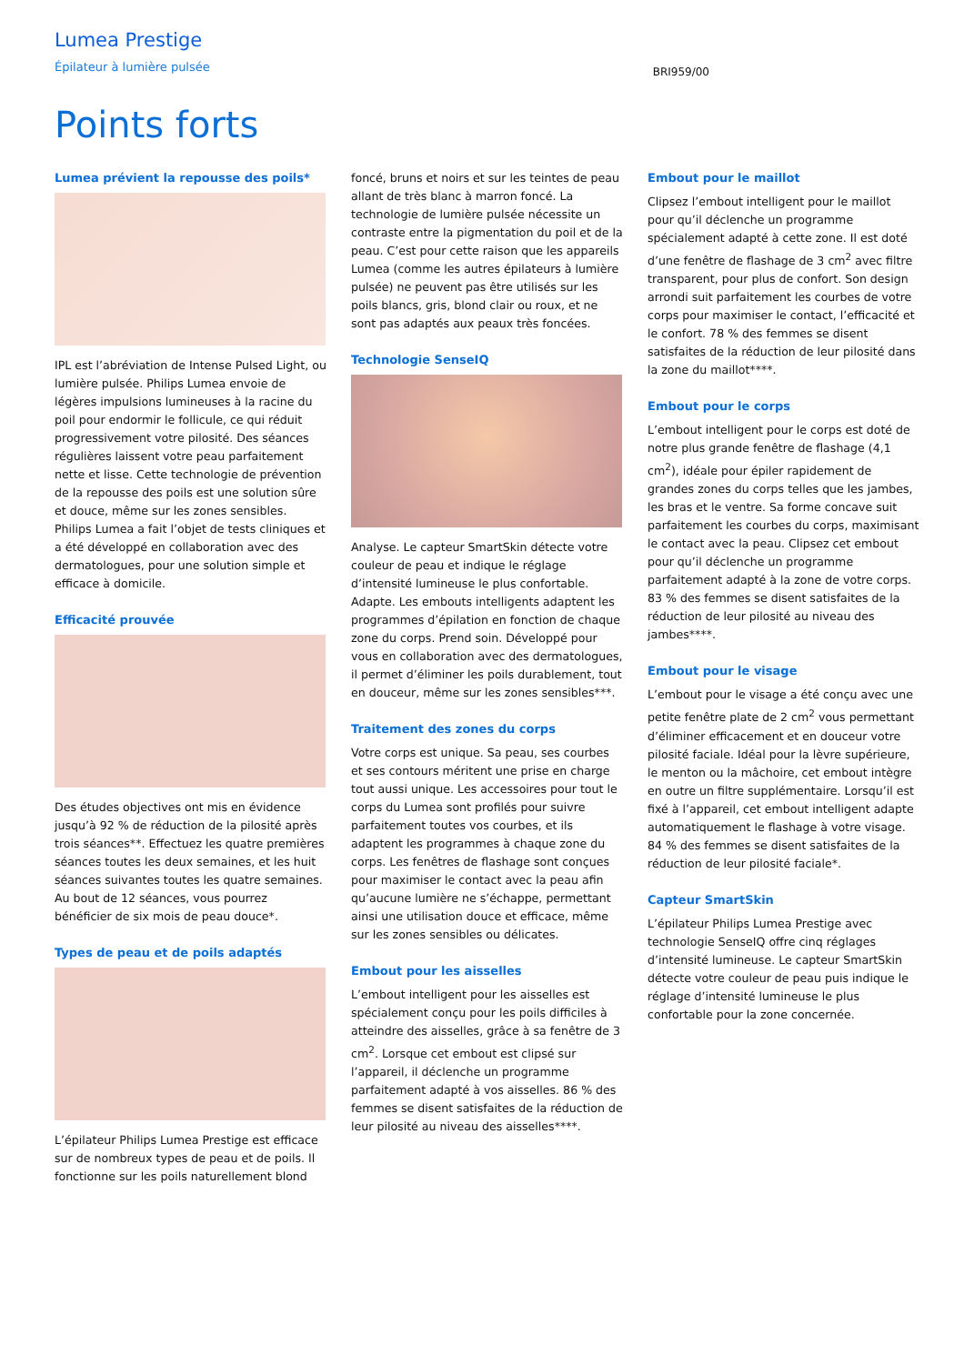Lumea Prestige
Épilateur à lumière pulsée
BRI959/00
Points forts
Lumea prévient la repousse des poils*
IPL est l’abréviation de Intense Pulsed Light, ou lumière pulsée. Philips Lumea envoie de légères impulsions lumineuses à la racine du poil pour endormir le follicule, ce qui réduit progressivement votre pilosité. Des séances régulières laissent votre peau parfaitement nette et lisse. Cette technologie de prévention de la repousse des poils est une solution sûre et douce, même sur les zones sensibles. Philips Lumea a fait l’objet de tests cliniques et a été développé en collaboration avec des dermatologues, pour une solution simple et efficace à domicile.
Efficacité prouvée
Des études objectives ont mis en évidence jusqu’à 92 % de réduction de la pilosité après trois séances**. Effectuez les quatre premières séances toutes les deux semaines, et les huit séances suivantes toutes les quatre semaines. Au bout de 12 séances, vous pourrez bénéficier de six mois de peau douce*.
Types de peau et de poils adaptés
L’épilateur Philips Lumea Prestige est efficace sur de nombreux types de peau et de poils. Il fonctionne sur les poils naturellement blond
foncé, bruns et noirs et sur les teintes de peau allant de très blanc à marron foncé. La technologie de lumière pulsée nécessite un contraste entre la pigmentation du poil et de la peau. C’est pour cette raison que les appareils Lumea (comme les autres épilateurs à lumière pulsée) ne peuvent pas être utilisés sur les poils blancs, gris, blond clair ou roux, et ne sont pas adaptés aux peaux très foncées.
Technologie SenseIQ
Analyse. Le capteur SmartSkin détecte votre couleur de peau et indique le réglage d’intensité lumineuse le plus confortable. Adapte. Les embouts intelligents adaptent les programmes d’épilation en fonction de chaque zone du corps. Prend soin. Développé pour vous en collaboration avec des dermatologues, il permet d’éliminer les poils durablement, tout en douceur, même sur les zones sensibles***.
Traitement des zones du corps
Votre corps est unique. Sa peau, ses courbes et ses contours méritent une prise en charge tout aussi unique. Les accessoires pour tout le corps du Lumea sont profilés pour suivre parfaitement toutes vos courbes, et ils adaptent les programmes à chaque zone du corps. Les fenêtres de flashage sont conçues pour maximiser le contact avec la peau afin qu’aucune lumière ne s’échappe, permettant ainsi une utilisation douce et efficace, même sur les zones sensibles ou délicates.
Embout pour les aisselles
L’embout intelligent pour les aisselles est spécialement conçu pour les poils difficiles à atteindre des aisselles, grâce à sa fenêtre de 3 cm<sup>2</sup>. Lorsque cet embout est clipsé sur l’appareil, il déclenche un programme parfaitement adapté à vos aisselles. 86 % des femmes se disent satisfaites de la réduction de leur pilosité au niveau des aisselles****.
Embout pour le maillot
Clipsez l’embout intelligent pour le maillot pour qu’il déclenche un programme spécialement adapté à cette zone. Il est doté d’une fenêtre de flashage de 3 cm<sup>2</sup> avec filtre transparent, pour plus de confort. Son design arrondi suit parfaitement les courbes de votre corps pour maximiser le contact, l’efficacité et le confort. 78 % des femmes se disent satisfaites de la réduction de leur pilosité dans la zone du maillot****.
Embout pour le corps
L’embout intelligent pour le corps est doté de notre plus grande fenêtre de flashage (4,1 cm<sup>2</sup>), idéale pour épiler rapidement de grandes zones du corps telles que les jambes, les bras et le ventre. Sa forme concave suit parfaitement les courbes du corps, maximisant le contact avec la peau. Clipsez cet embout pour qu’il déclenche un programme parfaitement adapté à la zone de votre corps. 83 % des femmes se disent satisfaites de la réduction de leur pilosité au niveau des jambes****.
Embout pour le visage
L’embout pour le visage a été conçu avec une petite fenêtre plate de 2 cm<sup>2</sup> vous permettant d’éliminer efficacement et en douceur votre pilosité faciale. Idéal pour la lèvre supérieure, le menton ou la mâchoire, cet embout intègre en outre un filtre supplémentaire. Lorsqu’il est fixé à l’appareil, cet embout intelligent adapte automatiquement le flashage à votre visage. 84 % des femmes se disent satisfaites de la réduction de leur pilosité faciale*.
Capteur SmartSkin
L’épilateur Philips Lumea Prestige avec technologie SenseIQ offre cinq réglages d’intensité lumineuse. Le capteur SmartSkin détecte votre couleur de peau puis indique le réglage d’intensité lumineuse le plus confortable pour la zone concernée.